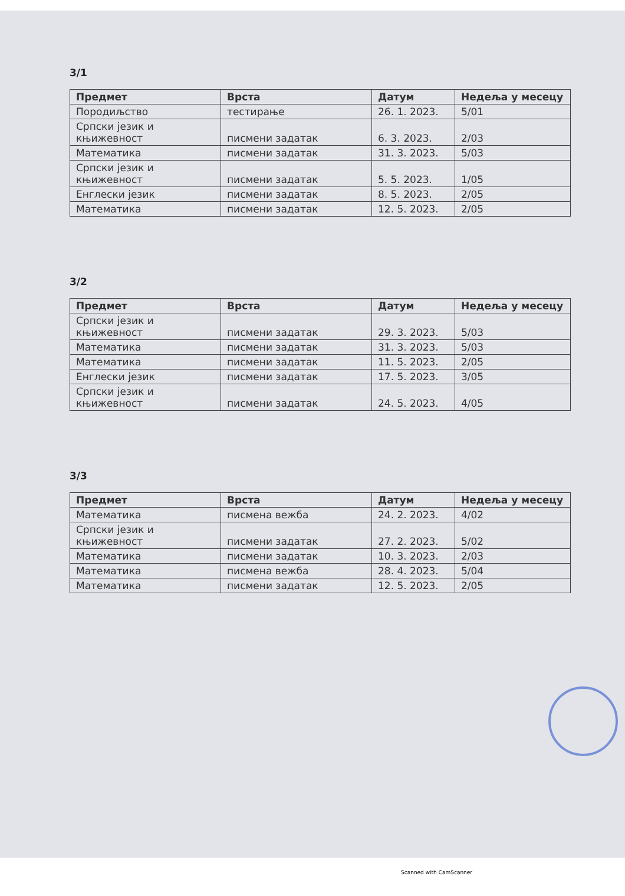3/1
| Предмет | Врста | Датум | Недеља у месецу |
| --- | --- | --- | --- |
| Породиљство | тестирање | 26. 1. 2023. | 5/01 |
| Српски језик и књижевност | писмени задатак | 6. 3. 2023. | 2/03 |
| Математика | писмени задатак | 31. 3. 2023. | 5/03 |
| Српски језик и књижевност | писмени задатак | 5. 5. 2023. | 1/05 |
| Енглески језик | писмени задатак | 8. 5. 2023. | 2/05 |
| Математика | писмени задатак | 12. 5. 2023. | 2/05 |
3/2
| Предмет | Врста | Датум | Недеља у месецу |
| --- | --- | --- | --- |
| Српски језик и књижевност | писмени задатак | 29. 3. 2023. | 5/03 |
| Математика | писмени задатак | 31. 3. 2023. | 5/03 |
| Математика | писмени задатак | 11. 5. 2023. | 2/05 |
| Енглески језик | писмени задатак | 17. 5. 2023. | 3/05 |
| Српски језик и књижевност | писмени задатак | 24. 5. 2023. | 4/05 |
3/3
| Предмет | Врста | Датум | Недеља у месецу |
| --- | --- | --- | --- |
| Математика | писмена вежба | 24. 2. 2023. | 4/02 |
| Српски језик и књижевност | писмени задатак | 27. 2. 2023. | 5/02 |
| Математика | писмени задатак | 10. 3. 2023. | 2/03 |
| Математика | писмена вежба | 28. 4. 2023. | 5/04 |
| Математика | писмени задатак | 12. 5. 2023. | 2/05 |
Scanned with CamScanner